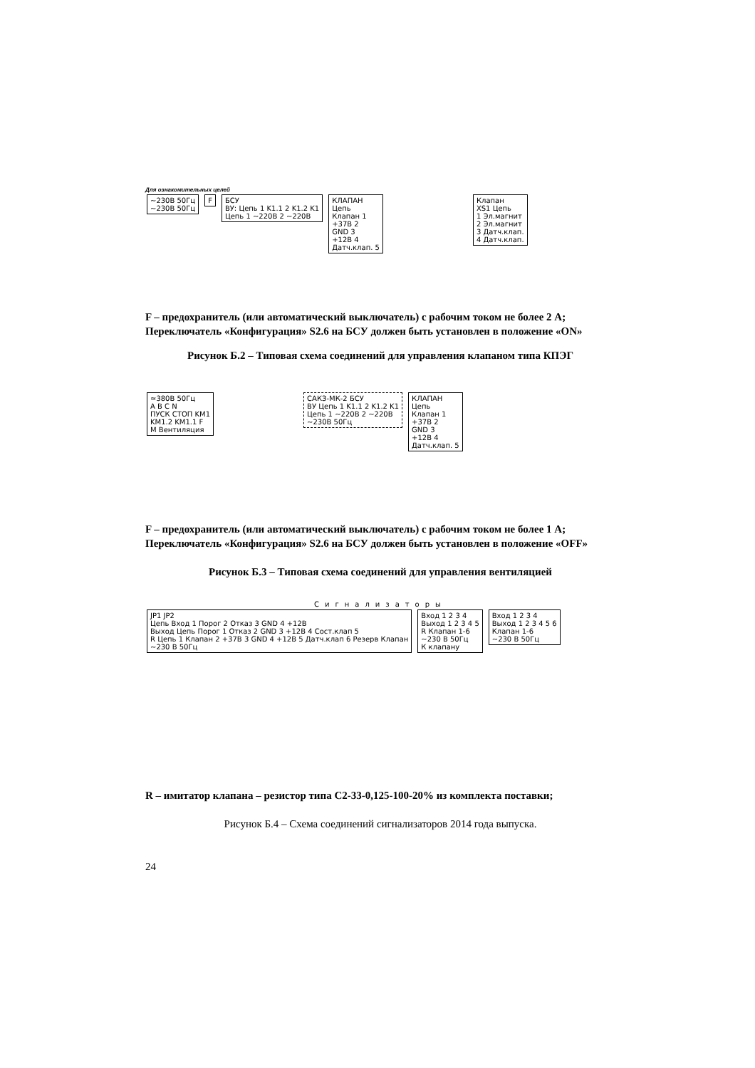Для ознакомительных целей
~230В 50Гц
~230В 50Гц
F
БСУ
ВУ: Цепь 1 K1.1 2 K1.2 K1
Цепь 1 ~220В 2 ~220В
КЛАПАН
Цепь
Клапан 1
+37В 2
GND 3
+12В 4
Датч.клап. 5
Клапан
XS1 Цепь
1 Эл.магнит
2 Эл.магнит
3 Датч.клап.
4 Датч.клап.
F – предохранитель (или автоматический выключатель) с рабочим током не более 2 А;
Переключатель «Конфигурация» S2.6 на БСУ должен быть установлен в положение «ON»
Рисунок Б.2 – Типовая схема соединений для управления клапаном типа КПЭГ
≈380В 50Гц
A B C N
ПУСК СТОП KM1
KM1.2 KM1.1 F
M Вентиляция
САКЗ-МК-2 БСУ
ВУ Цепь 1 K1.1 2 K1.2 K1
Цепь 1 ~220В 2 ~220В
~230В 50Гц
КЛАПАН
Цепь
Клапан 1
+37В 2
GND 3
+12В 4
Датч.клап. 5
F – предохранитель (или автоматический выключатель) с рабочим током не более 1 А;
Переключатель «Конфигурация» S2.6 на БСУ должен быть установлен в положение «OFF»
Рисунок Б.3 – Типовая схема соединений для управления вентиляцией
Сигнализаторы
JP1 JP2
Цепь Вход 1 Порог 2 Отказ 3 GND 4 +12В
Выход Цепь Порог 1 Отказ 2 GND 3 +12В 4 Сост.клап 5
R Цепь 1 Клапан 2 +37В 3 GND 4 +12В 5 Датч.клап 6 Резерв Клапан
~230 В 50Гц
Вход 1 2 3 4
Выход 1 2 3 4 5
R Клапан 1-6
~230 В 50Гц
К клапану
Вход 1 2 3 4
Выход 1 2 3 4 5 6
Клапан 1-6
~230 В 50Гц
R – имитатор клапана – резистор типа С2-33-0,125-100-20% из комплекта поставки;
Рисунок Б.4 – Схема соединений сигнализаторов 2014 года выпуска.
24